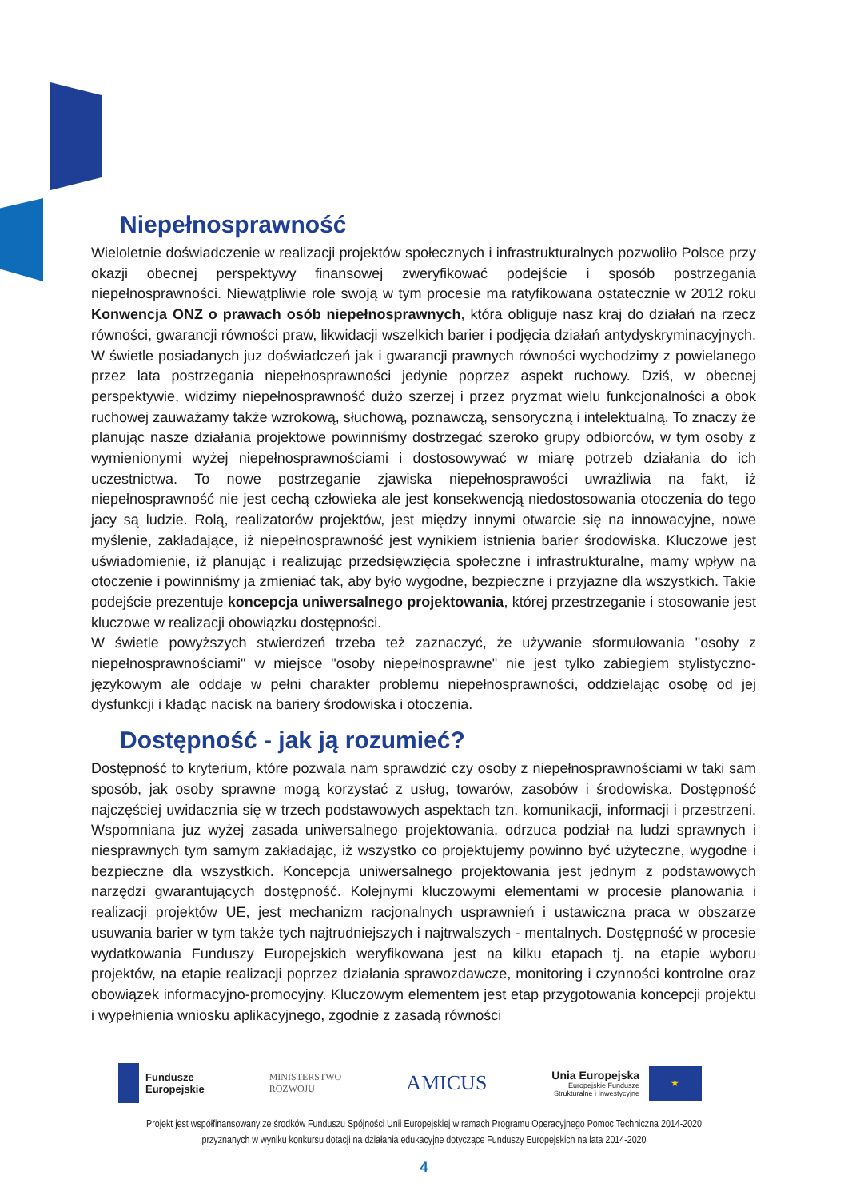Niepełnosprawność
Wieloletnie doświadczenie w realizacji projektów społecznych i infrastrukturalnych pozwoliło Polsce przy okazji obecnej perspektywy finansowej zweryfikować podejście i sposób postrzegania niepełnosprawności. Niewątpliwie role swoją w tym procesie ma ratyfikowana ostatecznie w 2012 roku Konwencja ONZ o prawach osób niepełnosprawnych, która obliguje nasz kraj do działań na rzecz równości, gwarancji równości praw, likwidacji wszelkich barier i podjęcia działań antydyskryminacyjnych. W świetle posiadanych juz doświadczeń jak i gwarancji prawnych równości wychodzimy z powielanego przez lata postrzegania niepełnosprawności jedynie poprzez aspekt ruchowy. Dziś, w obecnej perspektywie, widzimy niepełnosprawność dużo szerzej i przez pryzmat wielu funkcjonalności a obok ruchowej zauważamy także wzrokową, słuchową, poznawczą, sensoryczną i intelektualną. To znaczy że planując nasze działania projektowe powinniśmy dostrzegać szeroko grupy odbiorców, w tym osoby z wymienionymi wyżej niepełnosprawnościami i dostosowywać w miarę potrzeb działania do ich uczestnictwa. To nowe postrzeganie zjawiska niepełnosprawości uwrażliwia na fakt, iż niepełnosprawność nie jest cechą człowieka ale jest konsekwencją niedostosowania otoczenia do tego jacy są ludzie. Rolą, realizatorów projektów, jest między innymi otwarcie się na innowacyjne, nowe myślenie, zakładające, iż niepełnosprawność jest wynikiem istnienia barier środowiska. Kluczowe jest uświadomienie, iż planując i realizując przedsięwzięcia społeczne i infrastrukturalne, mamy wpływ na otoczenie i powinniśmy ja zmieniać tak, aby było wygodne, bezpieczne i przyjazne dla wszystkich. Takie podejście prezentuje koncepcja uniwersalnego projektowania, której przestrzeganie i stosowanie jest kluczowe w realizacji obowiązku dostępności.
W świetle powyższych stwierdzeń trzeba też zaznaczyć, że używanie sformułowania "osoby z niepełnosprawnościami" w miejsce "osoby niepełnosprawne" nie jest tylko zabiegiem stylistyczno-językowym ale oddaje w pełni charakter problemu niepełnosprawności, oddzielając osobę od jej dysfunkcji i kładąc nacisk na bariery środowiska i otoczenia.
Dostępność - jak ją rozumieć?
Dostępność to kryterium, które pozwala nam sprawdzić czy osoby z niepełnosprawnościami w taki sam sposób, jak osoby sprawne mogą korzystać z usług, towarów, zasobów i środowiska. Dostępność najczęściej uwidacznia się w trzech podstawowych aspektach tzn. komunikacji, informacji i przestrzeni. Wspomniana juz wyżej zasada uniwersalnego projektowania, odrzuca podział na ludzi sprawnych i niesprawnych tym samym zakładając, iż wszystko co projektujemy powinno być użyteczne, wygodne i bezpieczne dla wszystkich. Koncepcja uniwersalnego projektowania jest jednym z podstawowych narzędzi gwarantujących dostępność. Kolejnymi kluczowymi elementami w procesie planowania i realizacji projektów UE, jest mechanizm racjonalnych usprawnień i ustawiczna praca w obszarze usuwania barier w tym także tych najtrudniejszych i najtrwalszych - mentalnych. Dostępność w procesie wydatkowania Funduszy Europejskich weryfikowana jest na kilku etapach tj. na etapie wyboru projektów, na etapie realizacji poprzez działania sprawozdawcze, monitoring i czynności kontrolne oraz obowiązek informacyjno-promocyjny. Kluczowym elementem jest etap przygotowania koncepcji projektu i wypełnienia wniosku aplikacyjnego, zgodnie z zasadą równości
Fundusze
Europejskie
MINISTERSTWO
ROZWOJU
AMICUS
Unia Europejska
Europejskie Fundusze
Strukturalne i Inwestycyjne
★
Projekt jest współfinansowany ze środków Funduszu Spójności Unii Europejskiej w ramach Programu Operacyjnego Pomoc Techniczna 2014-2020
przyznanych w wyniku konkursu dotacji na działania edukacyjne dotyczące Funduszy Europejskich na lata 2014-2020
4